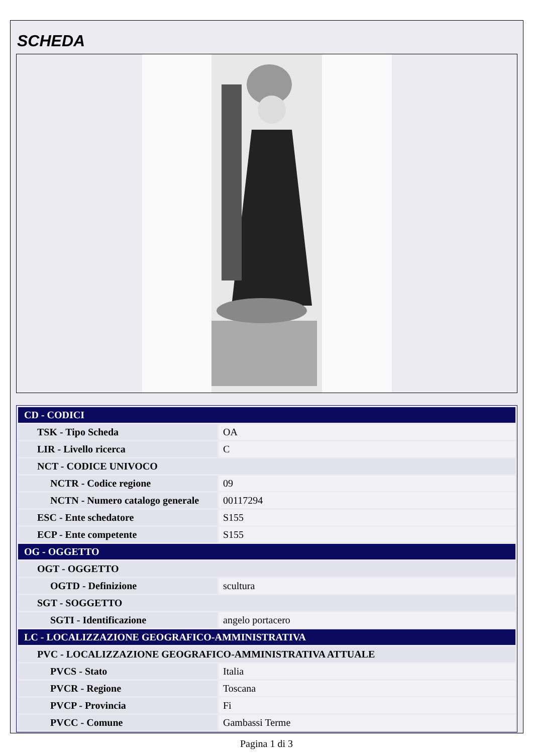SCHEDA
| CD - CODICI | |
| TSK - Tipo Scheda | OA |
| LIR - Livello ricerca | C |
| NCT - CODICE UNIVOCO | |
| NCTR - Codice regione | 09 |
| NCTN - Numero catalogo generale | 00117294 |
| ESC - Ente schedatore | S155 |
| ECP - Ente competente | S155 |
| OG - OGGETTO | |
| OGT - OGGETTO | |
| OGTD - Definizione | scultura |
| SGT - SOGGETTO | |
| SGTI - Identificazione | angelo portacero |
| LC - LOCALIZZAZIONE GEOGRAFICO-AMMINISTRATIVA | |
| PVC - LOCALIZZAZIONE GEOGRAFICO-AMMINISTRATIVA ATTUALE | |
| PVCS - Stato | Italia |
| PVCR - Regione | Toscana |
| PVCP - Provincia | Fi |
| PVCC - Comune | Gambassi Terme |
Pagina 1 di 3